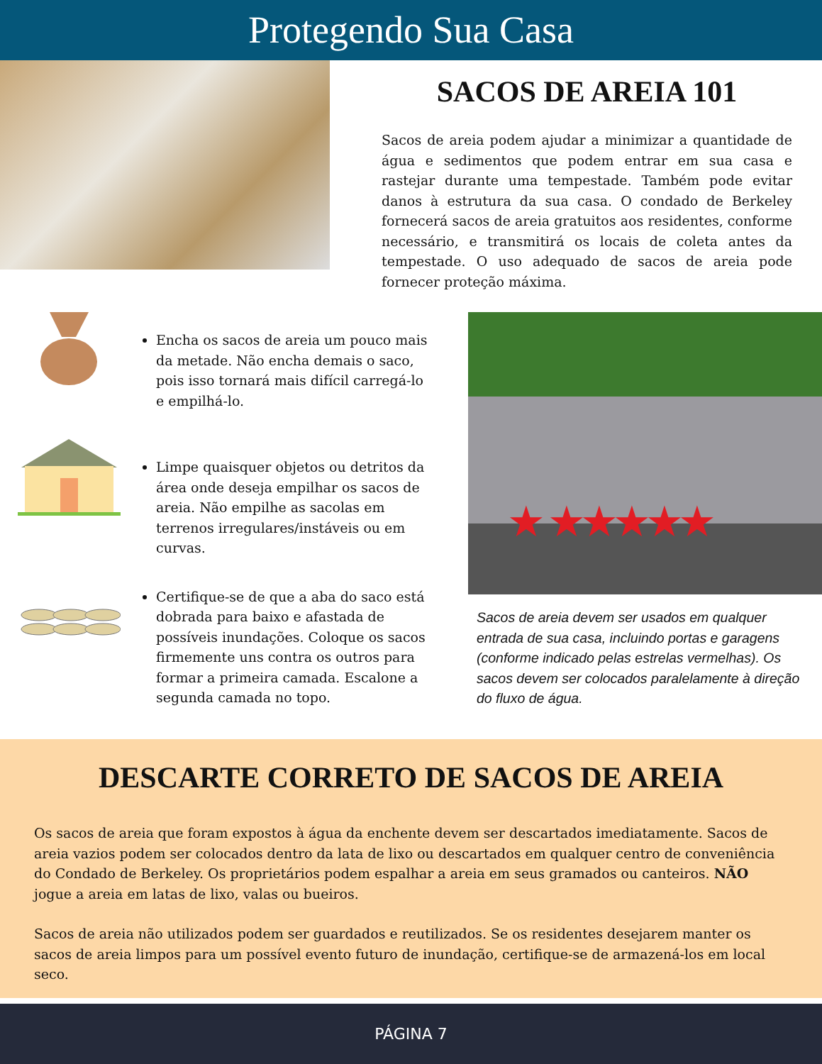Protegendo Sua Casa
SACOS DE AREIA 101
Sacos de areia podem ajudar a minimizar a quantidade de água e sedimentos que podem entrar em sua casa e rastejar durante uma tempestade. Também pode evitar danos à estrutura da sua casa. O condado de Berkeley fornecerá sacos de areia gratuitos aos residentes, conforme necessário, e transmitirá os locais de coleta antes da tempestade. O uso adequado de sacos de areia pode fornecer proteção máxima.
Encha os sacos de areia um pouco mais da metade. Não encha demais o saco, pois isso tornará mais difícil carregá-lo e empilhá-lo.
Limpe quaisquer objetos ou detritos da área onde deseja empilhar os sacos de areia. Não empilhe as sacolas em terrenos irregulares/instáveis ou em curvas.
Certifique-se de que a aba do saco está dobrada para baixo e afastada de possíveis inundações. Coloque os sacos firmemente uns contra os outros para formar a primeira camada. Escalone a segunda camada no topo.
★ ★★★★★
Sacos de areia devem ser usados em qualquer entrada de sua casa, incluindo portas e garagens (conforme indicado pelas estrelas vermelhas). Os sacos devem ser colocados paralelamente à direção do fluxo de água.
DESCARTE CORRETO DE SACOS DE AREIA
Os sacos de areia que foram expostos à água da enchente devem ser descartados imediatamente. Sacos de areia vazios podem ser colocados dentro da lata de lixo ou descartados em qualquer centro de conveniência do Condado de Berkeley. Os proprietários podem espalhar a areia em seus gramados ou canteiros. NÃO jogue a areia em latas de lixo, valas ou bueiros.
Sacos de areia não utilizados podem ser guardados e reutilizados. Se os residentes desejarem manter os sacos de areia limpos para um possível evento futuro de inundação, certifique-se de armazená-los em local seco.
PÁGINA 7